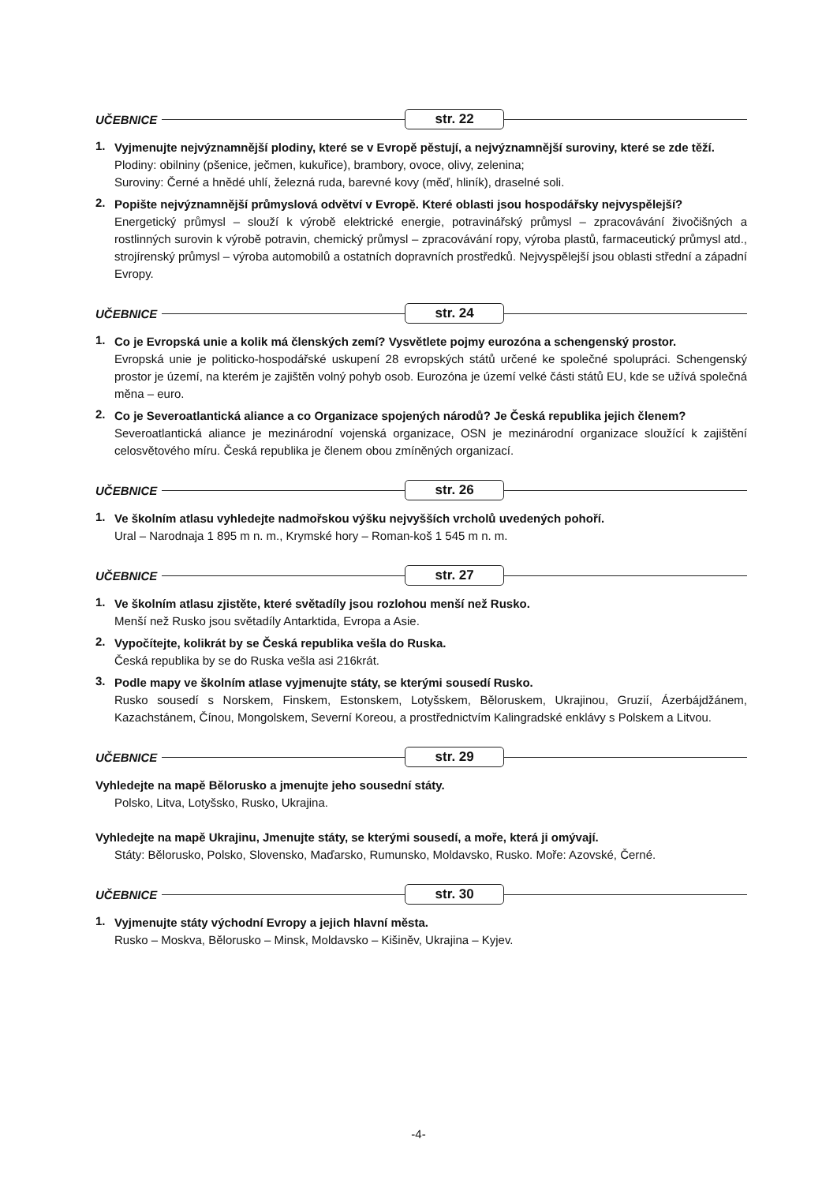UČEBNICE str. 22
1.
Vyjmenujte nejvýznamnější plodiny, které se v Evropě pěstují, a nejvýznamnější suroviny, které se zde těží.
Plodiny: obilniny (pšenice, ječmen, kukuřice), brambory, ovoce, olivy, zelenina;
Suroviny: Černé a hnědé uhlí, železná ruda, barevné kovy (měď, hliník), draselné soli.
2.
Popište nejvýznamnější průmyslová odvětví v Evropě. Které oblasti jsou hospodářsky nejvyspělejší?
Energetický průmysl – slouží k výrobě elektrické energie, potravinářský průmysl – zpracovávání živočišných a rostlinných surovin k výrobě potravin, chemický průmysl – zpracovávání ropy, výroba plastů, farmaceutický průmysl atd., strojírenský průmysl – výroba automobilů a ostatních dopravních prostředků. Nejvyspělejší jsou oblasti střední a západní Evropy.
UČEBNICE str. 24
1.
Co je Evropská unie a kolik má členských zemí? Vysvětlete pojmy eurozóna a schengenský prostor.
Evropská unie je politicko-hospodářské uskupení 28 evropských států určené ke společné spolupráci. Schengenský prostor je území, na kterém je zajištěn volný pohyb osob. Eurozóna je území velké části států EU, kde se užívá společná měna – euro.
2.
Co je Severoatlantická aliance a co Organizace spojených národů? Je Česká republika jejich členem?
Severoatlantická aliance je mezinárodní vojenská organizace, OSN je mezinárodní organizace sloužící k zajištění celosvětového míru. Česká republika je členem obou zmíněných organizací.
UČEBNICE str. 26
1.
Ve školním atlasu vyhledejte nadmořskou výšku nejvyšších vrcholů uvedených pohoří.
Ural – Narodnaja 1 895 m n. m., Krymské hory – Roman-koš 1 545 m n. m.
UČEBNICE str. 27
1.
Ve školním atlasu zjistěte, které světadíly jsou rozlohou menší než Rusko.
Menší než Rusko jsou světadíly Antarktida, Evropa a Asie.
2.
Vypočítejte, kolikrát by se Česká republika vešla do Ruska.
Česká republika by se do Ruska vešla asi 216krát.
3.
Podle mapy ve školním atlase vyjmenujte státy, se kterými sousedí Rusko.
Rusko sousedí s Norskem, Finskem, Estonskem, Lotyšskem, Běloruskem, Ukrajinou, Gruzií, Ázerbájdžánem, Kazachstánem, Čínou, Mongolskem, Severní Koreou, a prostřednictvím Kalingradské enklávy s Polskem a Litvou.
UČEBNICE str. 29
Vyhledejte na mapě Bělorusko a jmenujte jeho sousední státy.
Polsko, Litva, Lotyšsko, Rusko, Ukrajina.
Vyhledejte na mapě Ukrajinu, Jmenujte státy, se kterými sousedí, a moře, která ji omývají.
Státy: Bělorusko, Polsko, Slovensko, Maďarsko, Rumunsko, Moldavsko, Rusko. Moře: Azovské, Černé.
UČEBNICE str. 30
1.
Vyjmenujte státy východní Evropy a jejich hlavní města.
Rusko – Moskva, Bělorusko – Minsk, Moldavsko – Kišiněv, Ukrajina – Kyjev.
-4-